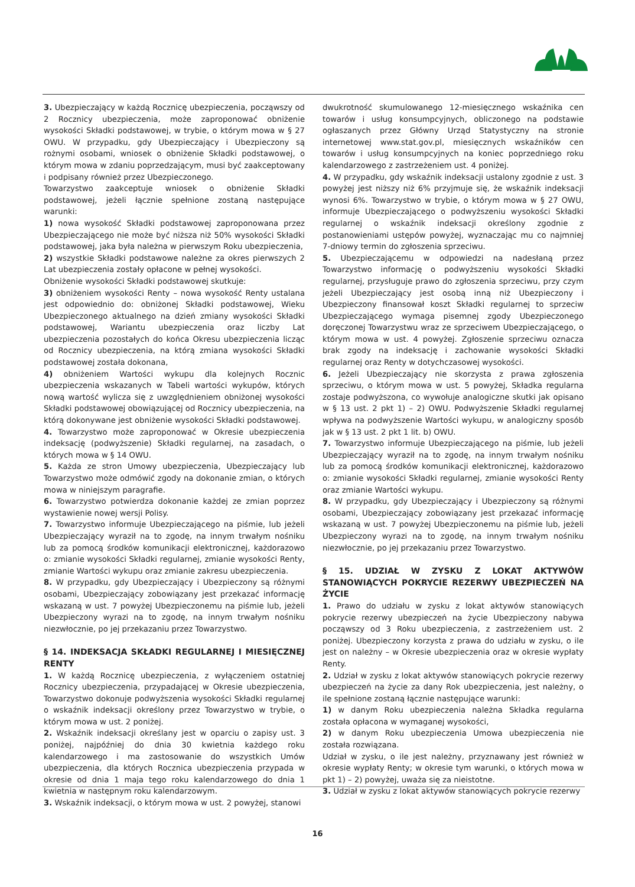3. Ubezpieczający w każdą Rocznicę ubezpieczenia, począwszy od 2 Rocznicy ubezpieczenia, może zaproponować obniżenie wysokości Składki podstawowej, w trybie, o którym mowa w § 27 OWU. W przypadku, gdy Ubezpieczający i Ubezpieczony są rożnymi osobami, wniosek o obniżenie Składki podstawowej, o którym mowa w zdaniu poprzedzającym, musi być zaakceptowany i podpisany również przez Ubezpieczonego.
Towarzystwo zaakceptuje wniosek o obniżenie Składki podstawowej, jeżeli łącznie spełnione zostaną następujące warunki:
1) nowa wysokość Składki podstawowej zaproponowana przez Ubezpieczającego nie może być niższa niż 50% wysokości Składki podstawowej, jaka była należna w pierwszym Roku ubezpieczenia,
2) wszystkie Składki podstawowe należne za okres pierwszych 2 Lat ubezpieczenia zostały opłacone w pełnej wysokości.
Obniżenie wysokości Składki podstawowej skutkuje:
3) obniżeniem wysokości Renty – nowa wysokość Renty ustalana jest odpowiednio do: obniżonej Składki podstawowej, Wieku Ubezpieczonego aktualnego na dzień zmiany wysokości Składki podstawowej, Wariantu ubezpieczenia oraz liczby Lat ubezpieczenia pozostałych do końca Okresu ubezpieczenia licząc od Rocznicy ubezpieczenia, na którą zmiana wysokości Składki podstawowej została dokonana,
4) obniżeniem Wartości wykupu dla kolejnych Rocznic ubezpieczenia wskazanych w Tabeli wartości wykupów, których nową wartość wylicza się z uwzględnieniem obniżonej wysokości Składki podstawowej obowiązującej od Rocznicy ubezpieczenia, na którą dokonywane jest obniżenie wysokości Składki podstawowej.
4. Towarzystwo może zaproponować w Okresie ubezpieczenia indeksację (podwyższenie) Składki regularnej, na zasadach, o których mowa w § 14 OWU.
5. Każda ze stron Umowy ubezpieczenia, Ubezpieczający lub Towarzystwo może odmówić zgody na dokonanie zmian, o których mowa w niniejszym paragrafie.
6. Towarzystwo potwierdza dokonanie każdej ze zmian poprzez wystawienie nowej wersji Polisy.
7. Towarzystwo informuje Ubezpieczającego na piśmie, lub jeżeli Ubezpieczający wyraził na to zgodę, na innym trwałym nośniku lub za pomocą środków komunikacji elektronicznej, każdorazowo o: zmianie wysokości Składki regularnej, zmianie wysokości Renty, zmianie Wartości wykupu oraz zmianie zakresu ubezpieczenia.
8. W przypadku, gdy Ubezpieczający i Ubezpieczony są różnymi osobami, Ubezpieczający zobowiązany jest przekazać informację wskazaną w ust. 7 powyżej Ubezpieczonemu na piśmie lub, jeżeli Ubezpieczony wyrazi na to zgodę, na innym trwałym nośniku niezwłocznie, po jej przekazaniu przez Towarzystwo.
§ 14. INDEKSACJA SKŁADKI REGULARNEJ I MIESIĘCZNEJ RENTY
1. W każdą Rocznicę ubezpieczenia, z wyłączeniem ostatniej Rocznicy ubezpieczenia, przypadającej w Okresie ubezpieczenia, Towarzystwo dokonuje podwyższenia wysokości Składki regularnej o wskaźnik indeksacji określony przez Towarzystwo w trybie, o którym mowa w ust. 2 poniżej.
2. Wskaźnik indeksacji określany jest w oparciu o zapisy ust. 3 poniżej, najpóźniej do dnia 30 kwietnia każdego roku kalendarzowego i ma zastosowanie do wszystkich Umów ubezpieczenia, dla których Rocznica ubezpieczenia przypada w okresie od dnia 1 maja tego roku kalendarzowego do dnia 1 kwietnia w następnym roku kalendarzowym.
3. Wskaźnik indeksacji, o którym mowa w ust. 2 powyżej, stanowi
dwukrotność skumulowanego 12-miesięcznego wskaźnika cen towarów i usług konsumpcyjnych, obliczonego na podstawie ogłaszanych przez Główny Urząd Statystyczny na stronie internetowej www.stat.gov.pl, miesięcznych wskaźników cen towarów i usług konsumpcyjnych na koniec poprzedniego roku kalendarzowego z zastrzeżeniem ust. 4 poniżej.
4. W przypadku, gdy wskaźnik indeksacji ustalony zgodnie z ust. 3 powyżej jest niższy niż 6% przyjmuje się, że wskaźnik indeksacji wynosi 6%. Towarzystwo w trybie, o którym mowa w § 27 OWU, informuje Ubezpieczającego o podwyższeniu wysokości Składki regularnej o wskaźnik indeksacji określony zgodnie z postanowieniami ustępów powyżej, wyznaczając mu co najmniej 7-dniowy termin do zgłoszenia sprzeciwu.
5. Ubezpieczającemu w odpowiedzi na nadesłaną przez Towarzystwo informację o podwyższeniu wysokości Składki regularnej, przysługuje prawo do zgłoszenia sprzeciwu, przy czym jeżeli Ubezpieczający jest osobą inną niż Ubezpieczony i Ubezpieczony finansował koszt Składki regularnej to sprzeciw Ubezpieczającego wymaga pisemnej zgody Ubezpieczonego doręczonej Towarzystwu wraz ze sprzeciwem Ubezpieczającego, o którym mowa w ust. 4 powyżej. Zgłoszenie sprzeciwu oznacza brak zgody na indeksację i zachowanie wysokości Składki regularnej oraz Renty w dotychczasowej wysokości.
6. Jeżeli Ubezpieczający nie skorzysta z prawa zgłoszenia sprzeciwu, o którym mowa w ust. 5 powyżej, Składka regularna zostaje podwyższona, co wywołuje analogiczne skutki jak opisano w § 13 ust. 2 pkt 1) – 2) OWU. Podwyższenie Składki regularnej wpływa na podwyższenie Wartości wykupu, w analogiczny sposób jak w § 13 ust. 2 pkt 1 lit. b) OWU.
7. Towarzystwo informuje Ubezpieczającego na piśmie, lub jeżeli Ubezpieczający wyraził na to zgodę, na innym trwałym nośniku lub za pomocą środków komunikacji elektronicznej, każdorazowo o: zmianie wysokości Składki regularnej, zmianie wysokości Renty oraz zmianie Wartości wykupu.
8. W przypadku, gdy Ubezpieczający i Ubezpieczony są różnymi osobami, Ubezpieczający zobowiązany jest przekazać informację wskazaną w ust. 7 powyżej Ubezpieczonemu na piśmie lub, jeżeli Ubezpieczony wyrazi na to zgodę, na innym trwałym nośniku niezwłocznie, po jej przekazaniu przez Towarzystwo.
§ 15. UDZIAŁ W ZYSKU Z LOKAT AKTYWÓW STANOWIĄCYCH POKRYCIE REZERWY UBEZPIECZEŃ NA ŻYCIE
1. Prawo do udziału w zysku z lokat aktywów stanowiących pokrycie rezerwy ubezpieczeń na życie Ubezpieczony nabywa począwszy od 3 Roku ubezpieczenia, z zastrzeżeniem ust. 2 poniżej. Ubezpieczony korzysta z prawa do udziału w zysku, o ile jest on należny – w Okresie ubezpieczenia oraz w okresie wypłaty Renty.
2. Udział w zysku z lokat aktywów stanowiących pokrycie rezerwy ubezpieczeń na życie za dany Rok ubezpieczenia, jest należny, o ile spełnione zostaną łącznie następujące warunki:
1) w danym Roku ubezpieczenia należna Składka regularna została opłacona w wymaganej wysokości,
2) w danym Roku ubezpieczenia Umowa ubezpieczenia nie została rozwiązana.
Udział w zysku, o ile jest należny, przyznawany jest również w okresie wypłaty Renty; w okresie tym warunki, o których mowa w pkt 1) – 2) powyżej, uważa się za nieistotne.
3. Udział w zysku z lokat aktywów stanowiących pokrycie rezerwy
16